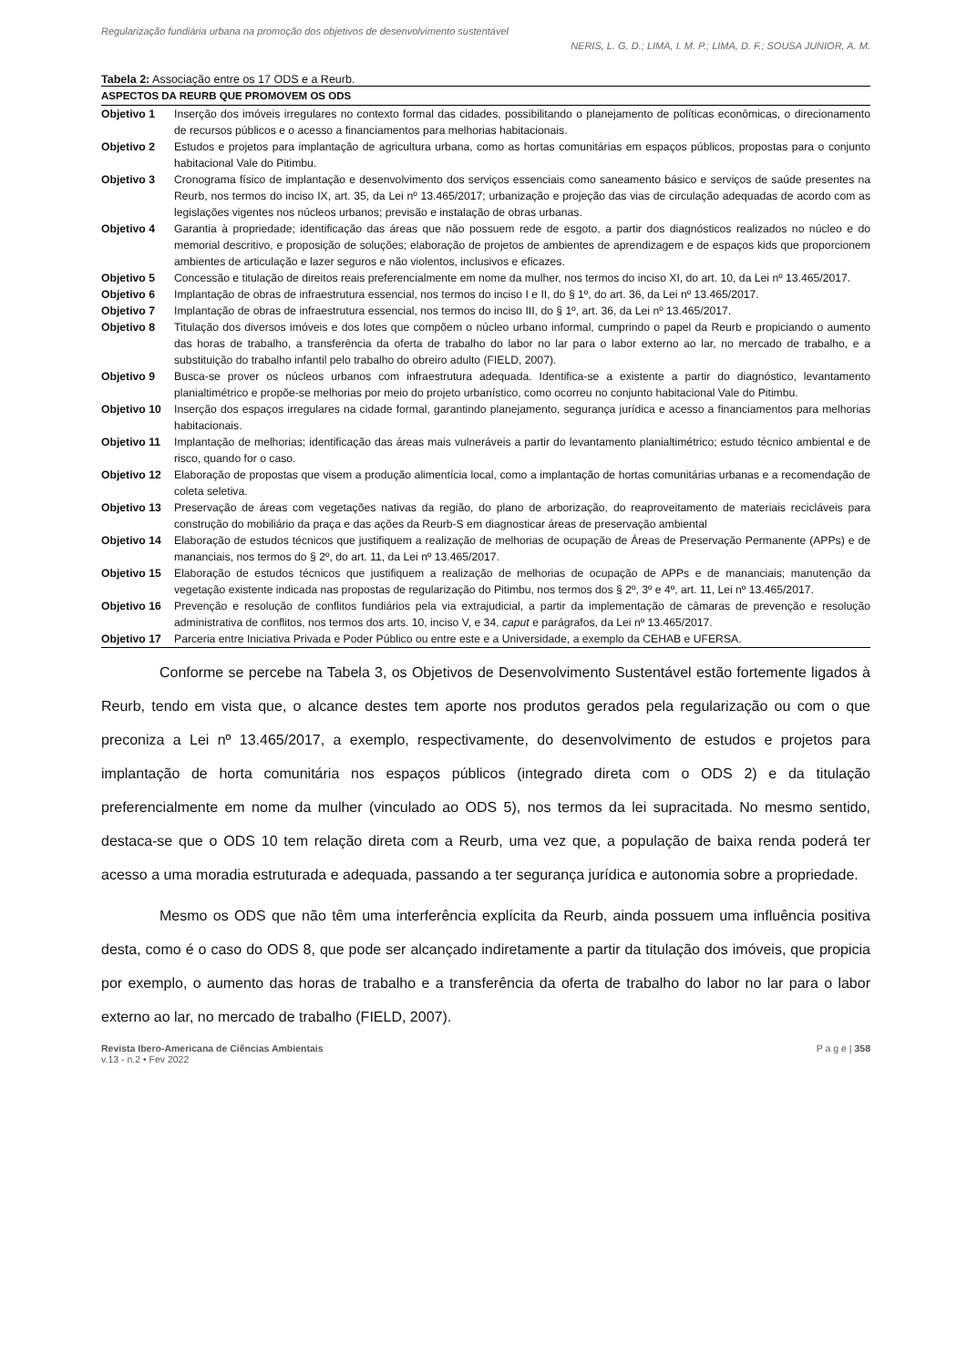Regularização fundiária urbana na promoção dos objetivos de desenvolvimento sustentável
NERIS, L. G. D.; LIMA, I. M. P.; LIMA, D. F.; SOUSA JUNIOR, A. M.
Tabela 2: Associação entre os 17 ODS e a Reurb.
| ASPECTOS DA REURB QUE PROMOVEM OS ODS | |
| --- | --- |
| Objetivo 1 | Inserção dos imóveis irregulares no contexto formal das cidades, possibilitando o planejamento de políticas econômicas, o direcionamento de recursos públicos e o acesso a financiamentos para melhorias habitacionais. |
| Objetivo 2 | Estudos e projetos para implantação de agricultura urbana, como as hortas comunitárias em espaços públicos, propostas para o conjunto habitacional Vale do Pitimbu. |
| Objetivo 3 | Cronograma físico de implantação e desenvolvimento dos serviços essenciais como saneamento básico e serviços de saúde presentes na Reurb, nos termos do inciso IX, art. 35, da Lei nº 13.465/2017; urbanização e projeção das vias de circulação adequadas de acordo com as legislações vigentes nos núcleos urbanos; previsão e instalação de obras urbanas. |
| Objetivo 4 | Garantia à propriedade; identificação das áreas que não possuem rede de esgoto, a partir dos diagnósticos realizados no núcleo e do memorial descritivo, e proposição de soluções; elaboração de projetos de ambientes de aprendizagem e de espaços kids que proporcionem ambientes de articulação e lazer seguros e não violentos, inclusivos e eficazes. |
| Objetivo 5 | Concessão e titulação de direitos reais preferencialmente em nome da mulher, nos termos do inciso XI, do art. 10, da Lei nº 13.465/2017. |
| Objetivo 6 | Implantação de obras de infraestrutura essencial, nos termos do inciso I e II, do § 1º, do art. 36, da Lei nº 13.465/2017. |
| Objetivo 7 | Implantação de obras de infraestrutura essencial, nos termos do inciso III, do § 1º, art. 36, da Lei nº 13.465/2017. |
| Objetivo 8 | Titulação dos diversos imóveis e dos lotes que compõem o núcleo urbano informal, cumprindo o papel da Reurb e propiciando o aumento das horas de trabalho, a transferência da oferta de trabalho do labor no lar para o labor externo ao lar, no mercado de trabalho, e a substituição do trabalho infantil pelo trabalho do obreiro adulto (FIELD, 2007). |
| Objetivo 9 | Busca-se prover os núcleos urbanos com infraestrutura adequada. Identifica-se a existente a partir do diagnóstico, levantamento planialtimétrico e propõe-se melhorias por meio do projeto urbanístico, como ocorreu no conjunto habitacional Vale do Pitimbu. |
| Objetivo 10 | Inserção dos espaços irregulares na cidade formal, garantindo planejamento, segurança jurídica e acesso a financiamentos para melhorias habitacionais. |
| Objetivo 11 | Implantação de melhorias; identificação das áreas mais vulneráveis a partir do levantamento planialtimétrico; estudo técnico ambiental e de risco, quando for o caso. |
| Objetivo 12 | Elaboração de propostas que visem a produção alimentícia local, como a implantação de hortas comunitárias urbanas e a recomendação de coleta seletiva. |
| Objetivo 13 | Preservação de áreas com vegetações nativas da região, do plano de arborização, do reaproveitamento de materiais recicláveis para construção do mobiliário da praça e das ações da Reurb-S em diagnosticar áreas de preservação ambiental |
| Objetivo 14 | Elaboração de estudos técnicos que justifiquem a realização de melhorias de ocupação de Áreas de Preservação Permanente (APPs) e de mananciais, nos termos do § 2º, do art. 11, da Lei nº 13.465/2017. |
| Objetivo 15 | Elaboração de estudos técnicos que justifiquem a realização de melhorias de ocupação de APPs e de mananciais; manutenção da vegetação existente indicada nas propostas de regularização do Pitimbu, nos termos dos § 2º, 3º e 4º, art. 11, Lei nº 13.465/2017. |
| Objetivo 16 | Prevenção e resolução de conflitos fundiários pela via extrajudicial, a partir da implementação de câmaras de prevenção e resolução administrativa de conflitos, nos termos dos arts. 10, inciso V, e 34, caput e parágrafos, da Lei nº 13.465/2017. |
| Objetivo 17 | Parceria entre Iniciativa Privada e Poder Público ou entre este e a Universidade, a exemplo da CEHAB e UFERSA. |
Conforme se percebe na Tabela 3, os Objetivos de Desenvolvimento Sustentável estão fortemente ligados à Reurb, tendo em vista que, o alcance destes tem aporte nos produtos gerados pela regularização ou com o que preconiza a Lei nº 13.465/2017, a exemplo, respectivamente, do desenvolvimento de estudos e projetos para implantação de horta comunitária nos espaços públicos (integrado direta com o ODS 2) e da titulação preferencialmente em nome da mulher (vinculado ao ODS 5), nos termos da lei supracitada. No mesmo sentido, destaca-se que o ODS 10 tem relação direta com a Reurb, uma vez que, a população de baixa renda poderá ter acesso a uma moradia estruturada e adequada, passando a ter segurança jurídica e autonomia sobre a propriedade.
Mesmo os ODS que não têm uma interferência explícita da Reurb, ainda possuem uma influência positiva desta, como é o caso do ODS 8, que pode ser alcançado indiretamente a partir da titulação dos imóveis, que propicia por exemplo, o aumento das horas de trabalho e a transferência da oferta de trabalho do labor no lar para o labor externo ao lar, no mercado de trabalho (FIELD, 2007).
Revista Ibero-Americana de Ciências Ambientais
v.13 - n.2 • Fev 2022
P a g e | 358